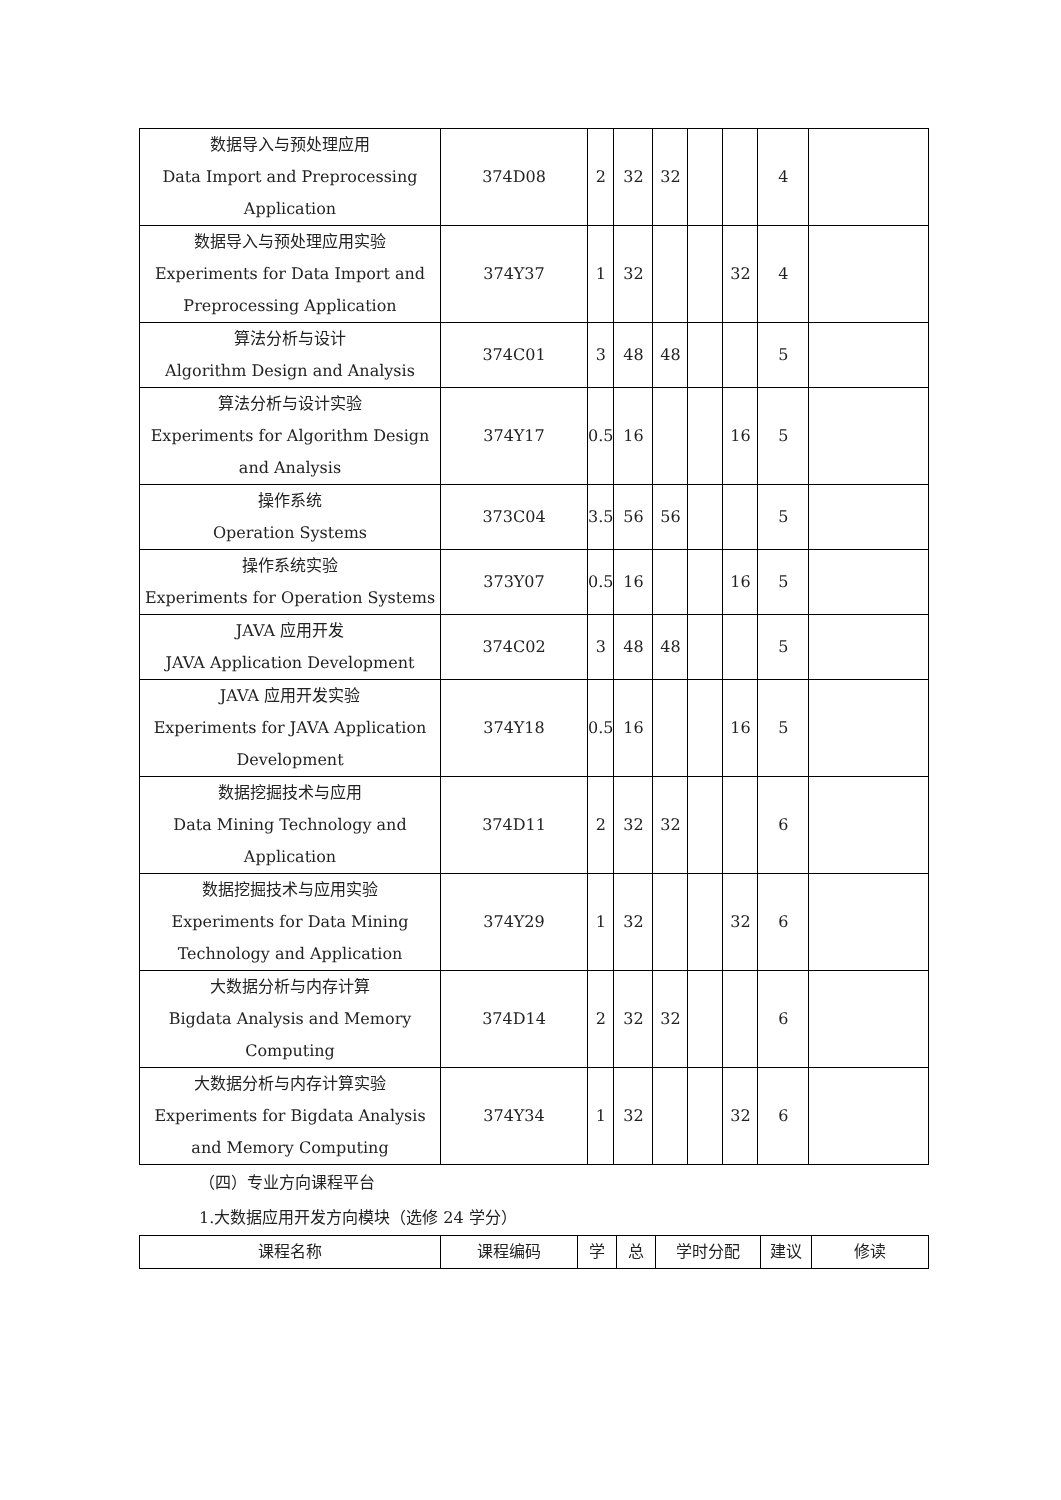| 数据导入与预处理应用 Data Import and Preprocessing Application | 374D08 | 2 | 32 | 32 | | | 4 | |
| 数据导入与预处理应用实验 Experiments for Data Import and Preprocessing Application | 374Y37 | 1 | 32 | | | 32 | 4 | |
| 算法分析与设计 Algorithm Design and Analysis | 374C01 | 3 | 48 | 48 | | | 5 | |
| 算法分析与设计实验 Experiments for Algorithm Design and Analysis | 374Y17 | 0.5 | 16 | | | 16 | 5 | |
| 操作系统 Operation Systems | 373C04 | 3.5 | 56 | 56 | | | 5 | |
| 操作系统实验 Experiments for Operation Systems | 373Y07 | 0.5 | 16 | | | 16 | 5 | |
| JAVA 应用开发 JAVA Application Development | 374C02 | 3 | 48 | 48 | | | 5 | |
| JAVA 应用开发实验 Experiments for JAVA Application Development | 374Y18 | 0.5 | 16 | | | 16 | 5 | |
| 数据挖掘技术与应用 Data Mining Technology and Application | 374D11 | 2 | 32 | 32 | | | 6 | |
| 数据挖掘技术与应用实验 Experiments for Data Mining Technology and Application | 374Y29 | 1 | 32 | | | 32 | 6 | |
| 大数据分析与内存计算 Bigdata Analysis and Memory Computing | 374D14 | 2 | 32 | 32 | | | 6 | |
| 大数据分析与内存计算实验 Experiments for Bigdata Analysis and Memory Computing | 374Y34 | 1 | 32 | | | 32 | 6 | |
（四）专业方向课程平台
1.大数据应用开发方向模块（选修 24 学分）
| 课程名称 | 课程编码 | 学 | 总 | 学时分配 | 建议 | 修读 |
| --- | --- | --- | --- | --- | --- | --- |